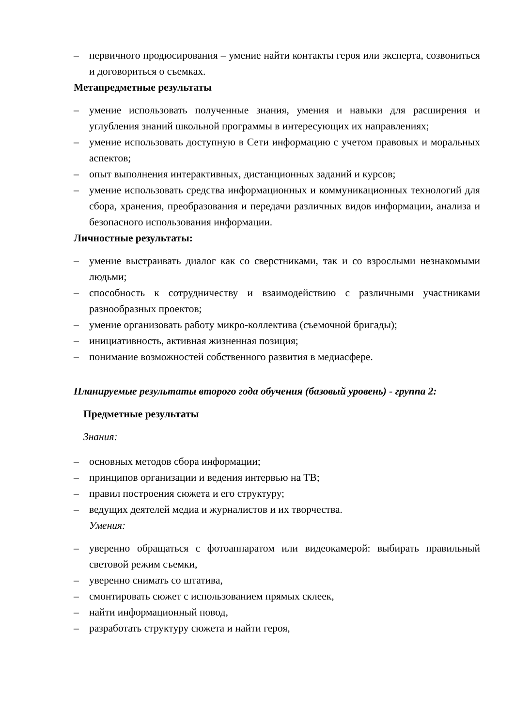– первичного продюсирования – умение найти контакты героя или эксперта, созвониться и договориться о съемках.
Метапредметные результаты
– умение использовать полученные знания, умения и навыки для расширения и углубления знаний школьной программы в интересующих их направлениях;
– умение использовать доступную в Сети информацию с учетом правовых и моральных аспектов;
– опыт выполнения интерактивных, дистанционных заданий и курсов;
– умение использовать средства информационных и коммуникационных технологий для сбора, хранения, преобразования и передачи различных видов информации, анализа и безопасного использования информации.
Личностные результаты:
– умение выстраивать диалог как со сверстниками, так и со взрослыми незнакомыми людьми;
– способность к сотрудничеству и взаимодействию с различными участниками разнообразных проектов;
– умение организовать работу микро-коллектива (съемочной бригады);
– инициативность, активная жизненная позиция;
– понимание возможностей собственного развития в медиасфере.
Планируемые результаты второго года обучения (базовый уровень) - группа 2:
Предметные результаты
Знания:
– основных методов сбора информации;
– принципов организации и ведения интервью на ТВ;
– правил построения сюжета и его структуру;
– ведущих деятелей медиа и журналистов и их творчества.
Умения:
– уверенно обращаться с фотоаппаратом или видеокамерой: выбирать правильный световой режим съемки,
– уверенно снимать со штатива,
– смонтировать сюжет с использованием прямых склеек,
– найти информационный повод,
– разработать структуру сюжета и найти героя,